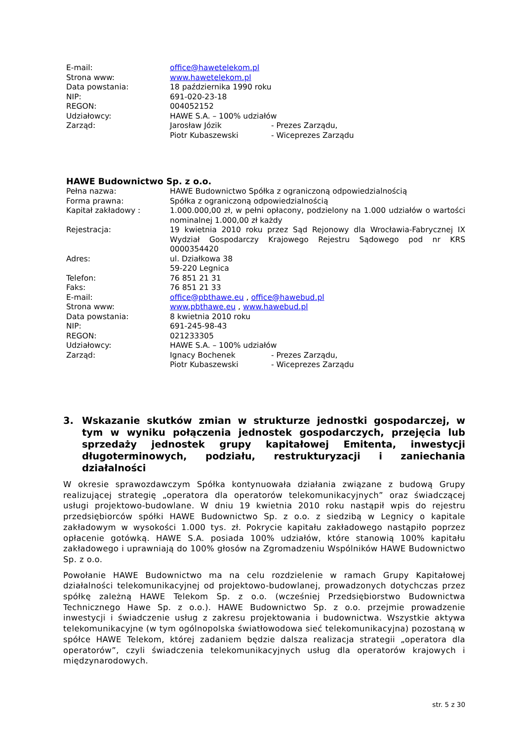| E-mail: | office@hawetelekom.pl |
| Strona www: | www.hawetelekom.pl |
| Data powstania: | 18 października 1990 roku |
| NIP: | 691-020-23-18 |
| REGON: | 004052152 |
| Udziałowcy: | HAWE S.A. – 100% udziałów |
| Zarząd: | Jarosław Józik - Prezes Zarządu, Piotr Kubaszewski - Wiceprezes Zarządu |
HAWE Budownictwo Sp. z o.o.
| Pełna nazwa: | HAWE Budownictwo Spółka z ograniczoną odpowiedzialnością |
| Forma prawna: | Spółka z ograniczoną odpowiedzialnością |
| Kapitał zakładowy : | 1.000.000,00 zł, w pełni opłacony, podzielony na 1.000 udziałów o wartości nominalnej 1.000,00 zł każdy |
| Rejestracja: | 19 kwietnia 2010 roku przez Sąd Rejonowy dla Wrocławia-Fabrycznej IX Wydział Gospodarczy Krajowego Rejestru Sądowego pod nr KRS 0000354420 |
| Adres: | ul. Działkowa 38 59-220 Legnica |
| Telefon: | 76 851 21 31 |
| Faks: | 76 851 21 33 |
| E-mail: | office@pbthawe.eu , office@hawebud.pl |
| Strona www: | www.pbthawe.eu , www.hawebud.pl |
| Data powstania: | 8 kwietnia 2010 roku |
| NIP: | 691-245-98-43 |
| REGON: | 021233305 |
| Udziałowcy: | HAWE S.A. – 100% udziałów |
| Zarząd: | Ignacy Bochenek - Prezes Zarządu, Piotr Kubaszewski - Wiceprezes Zarządu |
3. Wskazanie skutków zmian w strukturze jednostki gospodarczej, w tym w wyniku połączenia jednostek gospodarczych, przejęcia lub sprzedaży jednostek grupy kapitałowej Emitenta, inwestycji długoterminowych, podziału, restrukturyzacji i zaniechania działalności
W okresie sprawozdawczym Spółka kontynuowała działania związane z budową Grupy realizującej strategię „operatora dla operatorów telekomunikacyjnych” oraz świadczącej usługi projektowo-budowlane. W dniu 19 kwietnia 2010 roku nastąpił wpis do rejestru przedsiębiorców spółki HAWE Budownictwo Sp. z o.o. z siedzibą w Legnicy o kapitale zakładowym w wysokości 1.000 tys. zł. Pokrycie kapitału zakładowego nastąpiło poprzez opłacenie gotówką. HAWE S.A. posiada 100% udziałów, które stanowią 100% kapitału zakładowego i uprawniają do 100% głosów na Zgromadzeniu Wspólników HAWE Budownictwo Sp. z o.o.
Powołanie HAWE Budownictwo ma na celu rozdzielenie w ramach Grupy Kapitałowej działalności telekomunikacyjnej od projektowo-budowlanej, prowadzonych dotychczas przez spółkę zależną HAWE Telekom Sp. z o.o. (wcześniej Przedsiębiorstwo Budownictwa Technicznego Hawe Sp. z o.o.). HAWE Budownictwo Sp. z o.o. przejmie prowadzenie inwestycji i świadczenie usług z zakresu projektowania i budownictwa. Wszystkie aktywa telekomunikacyjne (w tym ogólnopolska światłowodowa sieć telekomunikacyjna) pozostaną w spółce HAWE Telekom, której zadaniem będzie dalsza realizacja strategii „operatora dla operatorów”, czyli świadczenia telekomunikacyjnych usług dla operatorów krajowych i międzynarodowych.
str. 5 z 30